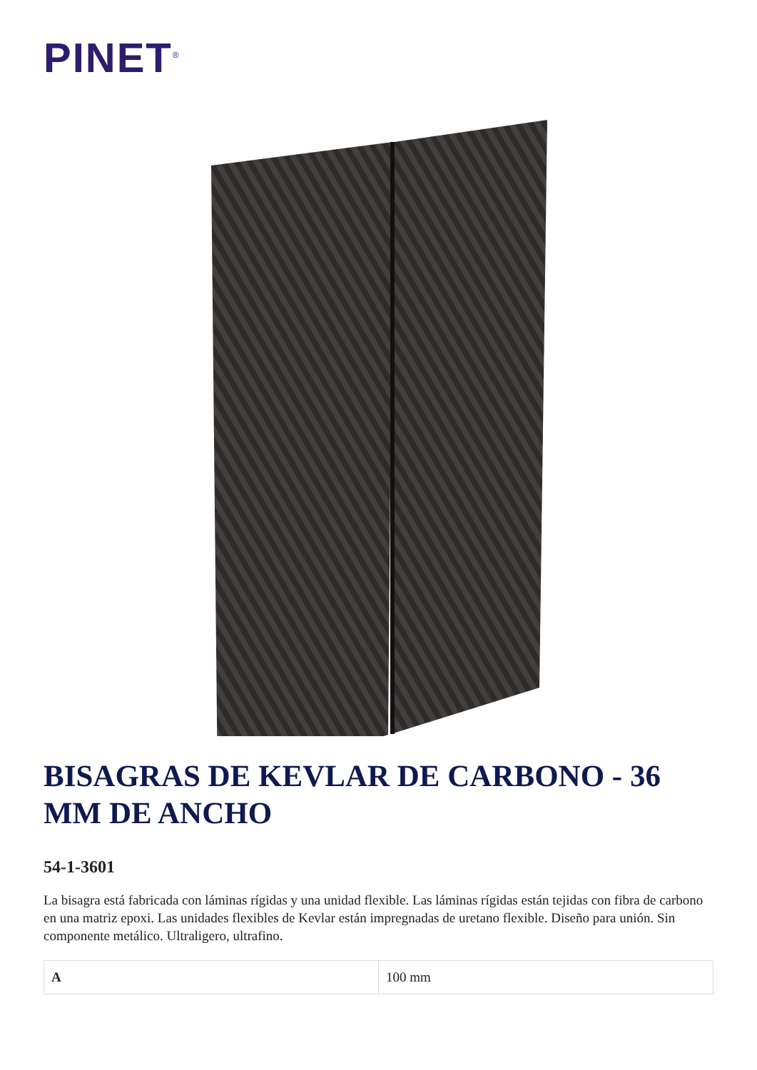PINET<sup>®</sup>
BISAGRAS DE KEVLAR DE CARBONO - 36 MM DE ANCHO
54-1-3601
La bisagra está fabricada con láminas rígidas y una unidad flexible. Las láminas rígidas están tejidas con fibra de carbono en una matriz epoxi. Las unidades flexibles de Kevlar están impregnadas de uretano flexible. Diseño para unión. Sin componente metálico. Ultraligero, ultrafino.
| A | 100 mm |